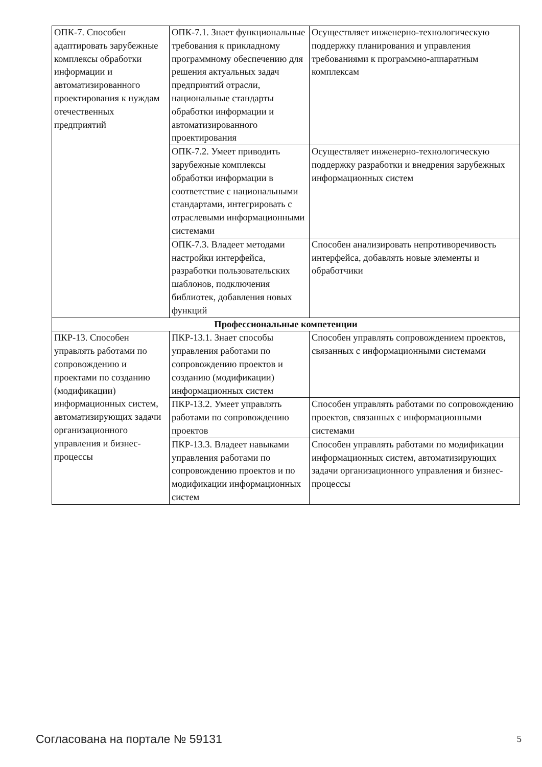| ОПК-7. Способен адаптировать зарубежные комплексы обработки информации и автоматизированного проектирования к нуждам отечественных предприятий | ОПК-7.1. Знает функциональные требования к прикладному программному обеспечению для решения актуальных задач предприятий отрасли, национальные стандарты обработки информации и автоматизированного проектирования | Осуществляет инженерно-технологическую поддержку планирования и управления требованиями к программно-аппаратным комплексам |
| | ОПК-7.2. Умеет приводить зарубежные комплексы обработки информации в соответствие с национальными стандартами, интегрировать с отраслевыми информационными системами | Осуществляет инженерно-технологическую поддержку разработки и внедрения зарубежных информационных систем |
| | ОПК-7.3. Владеет методами настройки интерфейса, разработки пользовательских шаблонов, подключения библиотек, добавления новых функций | Способен анализировать непротиворечивость интерфейса, добавлять новые элементы и обработчики |
| Профессиональные компетенции | | |
| ПКР-13. Способен управлять работами по сопровождению и проектами по созданию (модификации) информационных систем, автоматизирующих задачи организационного управления и бизнес-процессы | ПКР-13.1. Знает способы управления работами по сопровождению проектов и созданию (модификации) информационных систем | Способен управлять сопровождением проектов, связанных с информационными системами |
| | ПКР-13.2. Умеет управлять работами по сопровождению проектов | Способен управлять работами по сопровождению проектов, связанных с информационными системами |
| | ПКР-13.3. Владеет навыками управления работами по сопровождению проектов и по модификации информационных систем | Способен управлять работами по модификации информационных систем, автоматизирующих задачи организационного управления и бизнес-процессы |
Согласована на портале № 59131 5